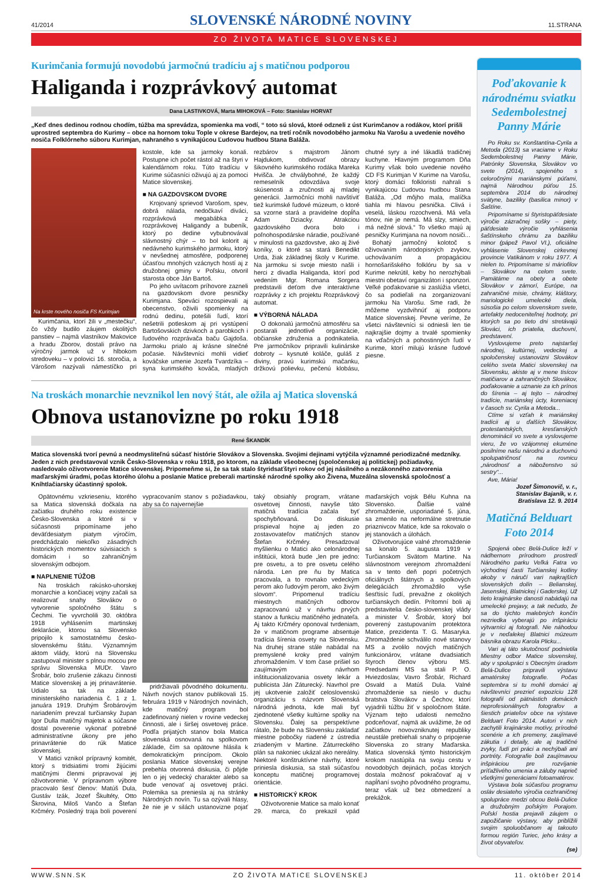41/2014 SLOVENSKÉ NÁRODNÉ NOVINY 11.STRANA
ZO ŽIVOTA MATICE SLOVENSKEJ
Kurimčania formujú novodobú jarmočnú tradíciu aj s matičnou podporou
Haliganda i rozprávkový automat
Dana LASTIVKOVÁ, Marta MIHOKOVÁ – Foto: Stanislav HORVAT
„Keď dnes dedinou rodnou chodím, túžba ma sprevádza, spomienka ma vodí, “ toto sú slová, ktoré odzneli z úst Kurimčanov a rodákov, ktorí prišli uprostred septembra do Kurimy – obce na hornom toku Tople v okrese Bardejov, na tretí ročník novodobého jarmoku Na Varošu a uvedenie nového nosiča Folklórneho súboru Kurimjan, nahraného s vynikajúcou Ľudovou hudbou Stana Baláža.
Na krste nového nosiča FS Kurimjan
Kurimčania, ktorí žili v „mestečku“, čo vždy budilo záujem okolitých panstiev – najmä vlastníkov Makovice a hradu Zborov, dostali právo na výročný jarmok už v hlbokom stredoveku – v polovici 16. storočia, a Várošom nazývali námestíčko pri kostole, kde sa jarmoky konali. Postupne ich počet rástol až na štyri v kalendárnom roku. Túto tradíciu v Kurime súčasníci oživujú aj za pomoci Matice slovenskej.
■ NA GAZDOVSKOM DVORE
Krojovaný sprievod Varošom, spev, dobrá nálada, nedočkaví diváci, rozprávková megabábka z rozprávkovej Haligandy a bubeník, ktorý po dedine vybubnovával slávnostný chýr – to bol kolorit aj nedávneho kurimského jarmoku, ktorý v nevšednej atmosfére, podporenej účasťou mnohých vzácnych hostí aj z družobnej gminy v Poľsku, otvoril starosta obce Ján Bartoš.
Po jeho uvítacom príhovore zazneli na gazdovskom dvore pesničky Kurimjana. Speváci rozospievali aj obecenstvo, oživili spomienky na rodnú dedinu, potešili ľudí, ktorí nešetrili potleskom aj pri vystúpení Bartošovskich dzivkoch a parobkoch i ľudového rozprávača baču Gajdoša. Jarmoku prialo aj krásne slnečné počasie. Návštevníci mohli vidieť kováčske umenie Jozefa Tvardzíka – syna kurimského kováča, mladých rezbárov s majstrom Jánom Hajdukom, obdivovať obrazy šikovného kurimského rodáka Mareka Hvišča. Je chválybohné, že každý remeselník odovzdáva svoje skúsenosti a zručnosti aj mladej generácii. Jarmočníci mohli navštíviť tiež kurimské ľudové múzeum, o ktoré sa vzorne stará a pravidelne dopĺňa Adam Dziacky. Atrakciou gazdovského dvora bolo i poľnohospodárske náradie, používané v minulosti na gazdovstve, ako aj živé koníky, o ktoré sa stará Benedikt Urda, žiak základnej školy v Kurime. Na jarmoku si svoje miesto našli i herci z divadla Haliganda, ktorí pod vedením Mgr. Romana Sorgera predstavili deťom dve interaktívne rozprávky z ich projektu Rozprávkový automat.
■ VÝBORNÁ NÁLADA
O dokonalú jarmočnú atmosféru sa postarali jednotlivé organizácie, občianske združenia a podnikatelia. Pre jarmočníkov pripravili kulinárske dobroty – kysnuté koláče, guláš z diviny, pravú kurimskú mačanku, držkovú polievku, pečenú klobásu, chutné syry a iné lákadlá tradičnej kuchyne. Hlavným programom Dňa Kurimy však bolo uvedenie nového CD FS Kurimjan V Kurime na Varošu, ktorý domáci folkloristi nahrali s vynikajúcou Ľudovou hudbou Stana Baláža. „Od môjho mala, malíčka tiahla mi hlavou pesnička. Clivá i veselá, láskou rozochvená. Má veľa tónov, nie je nemá. Má slzy, smiech, má nežné slová.“ To všetko majú aj pesničky Kurimjana na novom nosiči...
Bohatý jarmočný kolotoč s oživovaním národopisných zvykov, uchovávaním a propagáciou hornošarišského folklóru by sa v Kurime nekrútil, keby ho nerozhýbali miestni obetaví organizátori i sponzori. Veľké poďakovanie si zaslúžia všetci, čo sa podieľali na zorganizovaní jarmoku Na Varošu. Sme radi, že môžeme vyzdvihnúť aj podporu Matice slovenskej. Pevne veríme, že všetci návštevníci si odniesli len tie najkrajšie dojmy a trvalé spomienky na vďačných a pohostinných ľudí v Kurime, ktorí milujú krásne ľudové piesne.
Na troskách monarchie nevznikol len nový štát, ale ožila aj Matica slovenská
Obnova ustanovizne po roku 1918
René ŠKANDÍK
Matica slovenská tvorí pevnú a neodmysliteľnú súčasť histórie Slovákov a Slovenska. Svojimi dejinami vytýčila významné periodizačné medzníky. Jeden z nich predstavoval vznik Česko-Slovenska v roku 1918, po ktorom, na základe všeobecnej (spoločenskej aj politickej) požiadavky, nasledovalo oživotvorenie Matice slovenskej. Pripomeňme si, že sa tak stalo štyridsaťštyri rokov od jej násilného a nezákonného zatvorenia maďarskými úradmi, počas ktorého úlohu a poslanie Matice preberali martinské národné spolky ako Živena, Muzeálna slovenská spoločnosť a Kníhtlačiarsky účastinný spolok.
Opätovnému vzkrieseniu, ktorého sa Matica slovenská dočkala na začiatku druhého roku existencie Česko-Slovenska a ktoré si v súčasnosti pripomíname jeho deväťdesiatym piatym výročím, predchádzalo niekoľko zásadných historických momentov súvisiacich s domácim i so zahraničným slovenským odbojom.
■ NAPLNENIE TÚŽOB
Na troskách rakúsko-uhorskej monarchie a končiacej vojny začali sa realizovať snahy Slovákov o vytvorenie spoločného štátu s Čechmi. Tie vyvrcholili 30. októbra 1918 vyhlásením martinskej deklarácie, ktorou sa Slovensko pripojilo k samostatnému česko-slovenskému štátu. Významným aktom vlády, ktorú na Slovensku zastupoval minister s plnou mocou pre správu Slovenska MUDr. Vavro Šrobár, bolo zrušenie zákazu činnosti Matice slovenskej a jej prinavrátenie. Udialo sa tak na základe ministerského nariadenia č. 1 z 1. januára 1919. Druhým Šrobárovým nariadením prevzal turčiansky župan Igor Dulla matičný majetok a súčasne dostal poverenie vykonať potrebné administratívne úkony pre jeho prinavrátenie do rúk Matice slovenskej.
V Matici vznikol prípravný komitét, ktorý s tridsiatimi tromi žijúcimi matičnými členmi pripravoval jej oživotvorenie. V prípravnom výbore pracovalo šesť členov: Matúš Dula, Gustáv Izák, Jozef Škultéty, Otto Škrovina, Miloš Vančo a Štefan Krčméry. Posledný traja boli poverení vypracovaním stanov s požiadavkou, aby sa čo najvernejšie
pridržiavali pôvodného dokumentu. Návrh nových stanov publikovali 15. februára 1919 v Národných novinách, kde matičný program bol zadefinovaný nielen v rovine vedeckej činnosti, ale i širšej osvetovej práce. Podľa prijatých stanov bola Matica slovenská osnovaná na spolkovom základe, čím sa opätovne hlásila k demokratickým princípom. Okolo poslania Matice slovenskej verejne prebehla otvorená diskusia, či pôjde len o jej vedecký charakter alebo sa bude venovať aj osvetovej práci. Polemika sa preniesla aj na stránky Národných novín. Tu sa ozývali hlasy, že nie je v silách ustanovizne pojať taký obsiahly program, vrátane osvetovej činnosti, navyše táto matičná tradícia začala byť spochybňovaná. Do diskusie prispieval hojne aj jeden zo zostavovateľov matičných stanov Štefan Krčméry. Presadzoval myšlienku o Matici ako celonárodnej inštitúcii, ktorá bude „len pre jedno: pre osvetu, a to pre osvetu celého národa. Len pre ňu by Matica pracovala, a to rovnako vedeckým perom ako ľudovým perom, ako živým slovom“. Pripomenul tradíciu miestnych matičných odborov zapracovanú už v návrhu prvých stanov a funkciu matičného jednateľa. Aj takto Krčméry oponoval tvrdeniam, že v matičnom programe absentuje tradícia šírenia osvety na Slovensku. Na druhej strane stále nabádal na premyslené kroky pred valným zhromaždením. V tom čase prišiel so zaujímavým návrhom inštitucionalizovania osvety lekár a publicista Ján Záturecký. Navrhol pre jej ukotvenie založiť celoslovenskú organizáciu s názvom Slovenská národná jednota, kde mali byť zjednotené všetky kultúrne spolky na Slovensku. Ďalej sa perspektívne rátalo, že bude na Slovensku zakladať miestne pobočky riadené z ústredia zriadeným v Martine. Záturreckého plán sa nakoniec ukázal ako nereálny. Niektoré konštruktívne návrhy, ktoré priniesla diskusia, sa stali súčasťou konceptu matičnej programovej orientácie.
■ HISTORICKÝ KROK
Oživotvorenie Matice sa malo konať 29. marca, čo prekazil vpád maďarských vojsk Bélu Kuhna na Slovensko. Ďalšie valné zhromaždenie, usporiadané 5. júna, sa zmenilo na neformálne stretnutie priaznivcov Matice, kde sa rokovalo o jej stanovách a úlohách.
Oživotvorujúce valné zhromaždenie sa konalo 5. augusta 1919 v Turčianskom Svätom Martine. Na slávnostnom verejnom zhromaždení sa v tento deň popri početných oficiálnych štátnych a spolkových delegáciách zhromaždilo vyše šesťtisíc ľudí, prevažne z okolitých turčianskych dedín. Prítomní boli aj predstavitelia česko-slovenskej vlády a minister V. Šrobár, ktorý bol poverený zastupovaním protektora Matice, prezidenta T. G. Masaryka. Zhromaždenie schválilo nové stanovy MS a zvolilo nových matičných funkcionárov, vrátane dvadsiatich štyroch členov výboru MS. Predsedami MS sa stali P. O. Hviezdoslav, Vavro Šrobár, Richard Osvald a Matúš Dula. Valné zhromaždenie sa nieslo v duchu bratstva Slovákov a Čechov, ktorí vyjadrili túžbu žiť v spoločnom štáte. Význam tejto udalosti nemožno podceňovať, najmä ak uvážime, že od začiatkov novovzniknutej republiky neustále prebiehali snahy o pripojenie Slovenska zo strany Maďarska. Matica slovenská týmto historickým krokom nastúpila na svoju cestu v novodobých dejinách, počas ktorých dostala možnosť pokračovať aj v napĺňaní svojho pôvodného programu, teraz však už bez obmedzení a prekážok.
Poďakovanie k národnému sviatku Sedembolestnej Panny Márie
Po Roku sv. Konštantína-Cyrila a Metoda (2013) sa vraciame v Roku Sedembolestnej Panny Márie, Patrónky Slovenska, Slovákov vo svete (2014), spojeného s celoročnými mariánskymi púťami, najmä Národnou púťou 15. septembra 2014 do národnej svätyne, baziliky (basilica minor) v Šaštíne.
Pripomíname si štyristopäťdesiate výročie zázračnej sošky – piety, päťdesiate výročie vyhlásenia šaštínskeho chrámu za baziliku minor (pápež Pavol VI.), oficiálne vyhlásenie Slovenskej cirkevnej provincie Vatikánom v roku 1977. A nielen to. Pripomíname si máriofilov – Slovákov na celom svete. Pamätáme na obety a obete Slovákov v zámorí, Európe, na zahraničné misie, chrámy, kláštory, mariologické umelecké diela, súsošia po celom slovenskom svete, artefakty nedoceniteľnej hodnoty, pri ktorých sa po tieto dni stretávajú Slováci, ich priatelia, duchovní, predstavení.
Vyslovujeme preto najstaršej národnej, kultúrnej, vedeckej a spoločenskej ustanovizni Slovákov celého sveta Matici slovenskej na Slovensku, akiste aj v mene tisícov matičiarov a zahraničných Slovákov, poďakovanie a uznanie za ich prínos do šírenia – aj tejto – národnej tradície, mariánskej úcty, koreniacej v časoch sv. Cyrila a Metoda...
Ctíme si vzťah k mariánskej tradícii aj u ďalších Slovákov, protestantských, kresťanských denominácií vo svete a vyslovujeme vieru, že vo vzájomnej ekuméne posilníme našu národnú a duchovnú spolupatričnosť na rovnicu „národnosť a náboženstvo sú sestry“...
Ave, Mária!
Jozef Šimonovič, v. r.,
Stanislav Bajaník, v. r.
Bratislava 12. 9. 2014
Matičná Belduart Foto 2014
Spojená obec Belá-Dulice leží v nádhernom prírodnom prostredí Národného parku Veľká Fatra vo východnej časti Turčianskej kotliny akoby v náručí vari najkrajších slovenských dolín – Belianskej, Jasenskej, Blatnickej i Gaderskej. Už tieto krajinárske danosti nabádajú na umelecké prejavy, a tak nečudo, že sa do týchto malebných končín nezriedka vyberajú po inšpiráciu výtvarníci aj fotografi. Nie náhodou je v neďalekej Blatnici múzeum básnika obrazu Karola Plicku...
Vari aj táto skutočnosť podnietila Miestny odbor Matice slovenskej, aby v spolupráci s Obecným úradom Belá-Dulice pripravili výstavu amatérskej fotografie. Počas septembra si tu mohli domáci aj návštevníci prezrieť expozíciu 128 fotografií od pätnástich domácich neprofesionálnych fotografov a šiestich priateľov obce na výstave Belduart Foto 2014. Autori v nich zachytili krajinárske motívy, prírodné scenérie a ich premeny, zaujímavé zákutia i detaily, ale aj tradičné zvyky, ľudí pri práci a nechýbali ani portréty. Fotografie boli zaujímavou inšpiráciou pre rozvíjanie príťažlivého umenia a záluby naprieč všetkými generáciami fotoamatérov.
Výstava bola súčasťou programu osláv desiateho výročia cezhraničnej spolupráce medzi obcou Belá-Dulice a družobným poľským Porajom. Poľskí hostia prejavili záujem o zapožičanie výstavy, aby priblížili svojim spoluobčanom aj takouto formou región Turiec, jeho krásy a život obyvateľov.
(se)
WWW.SNN.SK ZO ŽIVOTA MATICE SLOVENSKEJ 11. október 2014